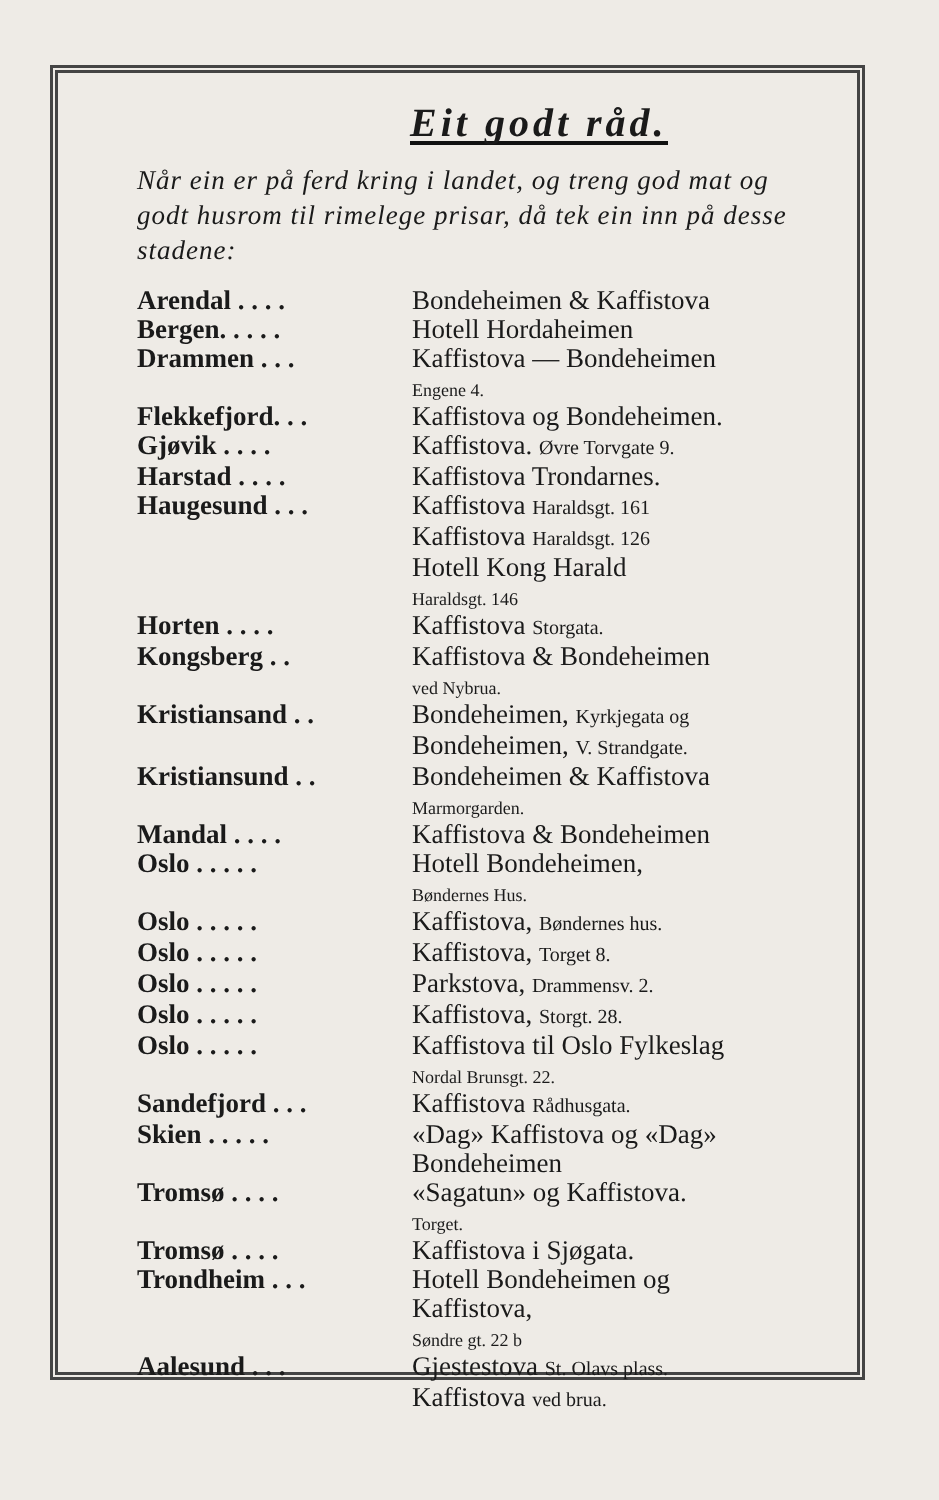Eit godt råd.
Når ein er på ferd kring i landet, og treng god mat og godt husrom til rimelege prisar, då tek ein inn på desse stadene:
| Arendal . . . . | Bondeheimen & Kaffistova |
| Bergen. . . . . | Hotell Hordaheimen |
| Drammen . . . | Kaffistova — Bondeheimen Engene 4. |
| Flekkefjord. . . | Kaffistova og Bondeheimen. |
| Gjøvik . . . . | Kaffistova. Øvre Torvgate 9. |
| Harstad . . . . | Kaffistova Trondarnes. |
| Haugesund . . . | Kaffistova Haraldsgt. 161 Kaffistova Haraldsgt. 126 Hotell Kong Harald Haraldsgt. 146 |
| Horten . . . . | Kaffistova Storgata. |
| Kongsberg . . | Kaffistova & Bondeheimen ved Nybrua. |
| Kristiansand . . | Bondeheimen, Kyrkjegata og Bondeheimen, V. Strandgate. |
| Kristiansund . . | Bondeheimen & Kaffistova Marmorgarden. |
| Mandal . . . . | Kaffistova & Bondeheimen |
| Oslo . . . . . | Hotell Bondeheimen, Bøndernes Hus. |
| Oslo . . . . . | Kaffistova, Bøndernes hus. |
| Oslo . . . . . | Kaffistova, Torget 8. |
| Oslo . . . . . | Parkstova, Drammensv. 2. |
| Oslo . . . . . | Kaffistova, Storgt. 28. |
| Oslo . . . . . | Kaffistova til Oslo Fylkeslag Nordal Brunsgt. 22. |
| Sandefjord . . . | Kaffistova Rådhusgata. |
| Skien . . . . . | «Dag» Kaffistova og «Dag» Bondeheimen |
| Tromsø . . . . | «Sagatun» og Kaffistova. Torget. |
| Tromsø . . . . | Kaffistova i Sjøgata. |
| Trondheim . . . | Hotell Bondeheimen og Kaffistova, Søndre gt. 22 b |
| Aalesund . . . | Gjestestova St. Olavs plass. Kaffistova ved brua. |